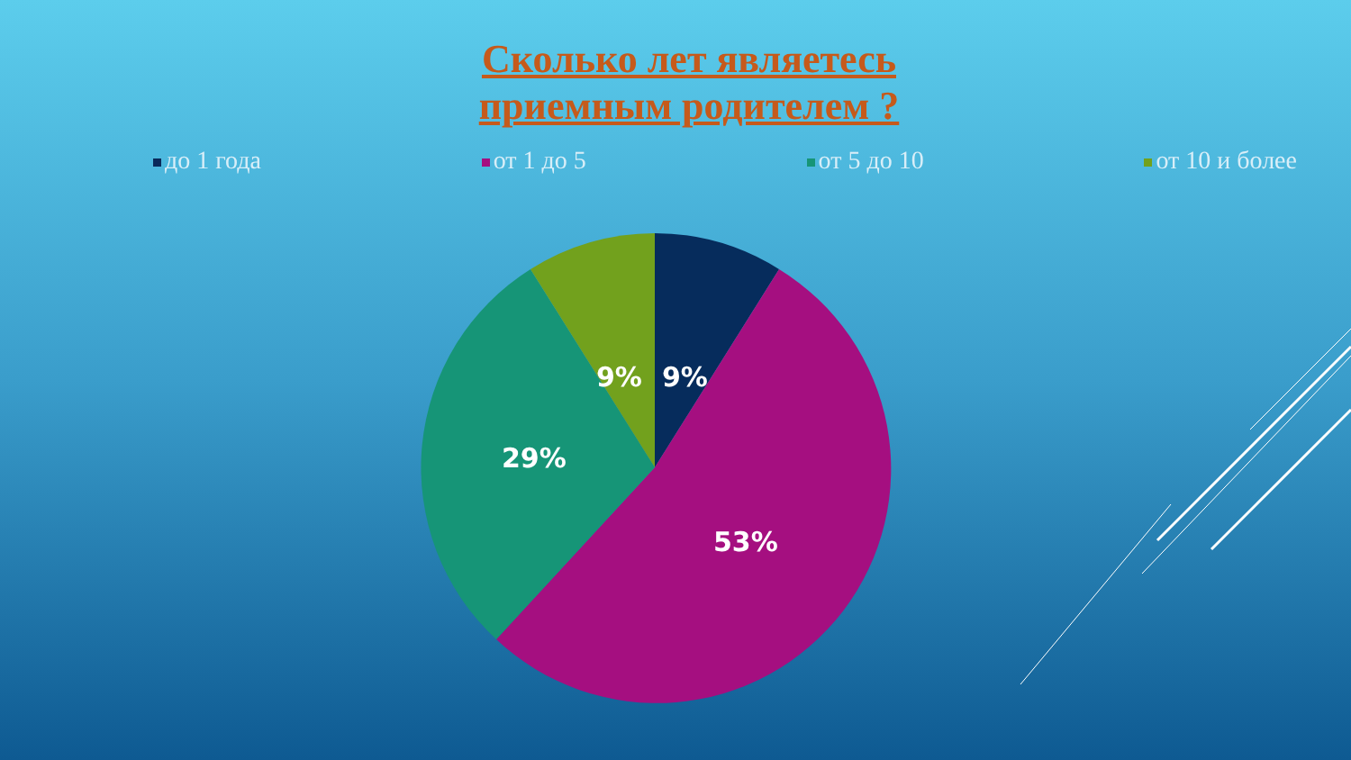Сколько лет являетесь
приемным родителем ?
до 1 года от 1 до 5 от 5 до 10 от 10 и более
9%
9%
29%
53%